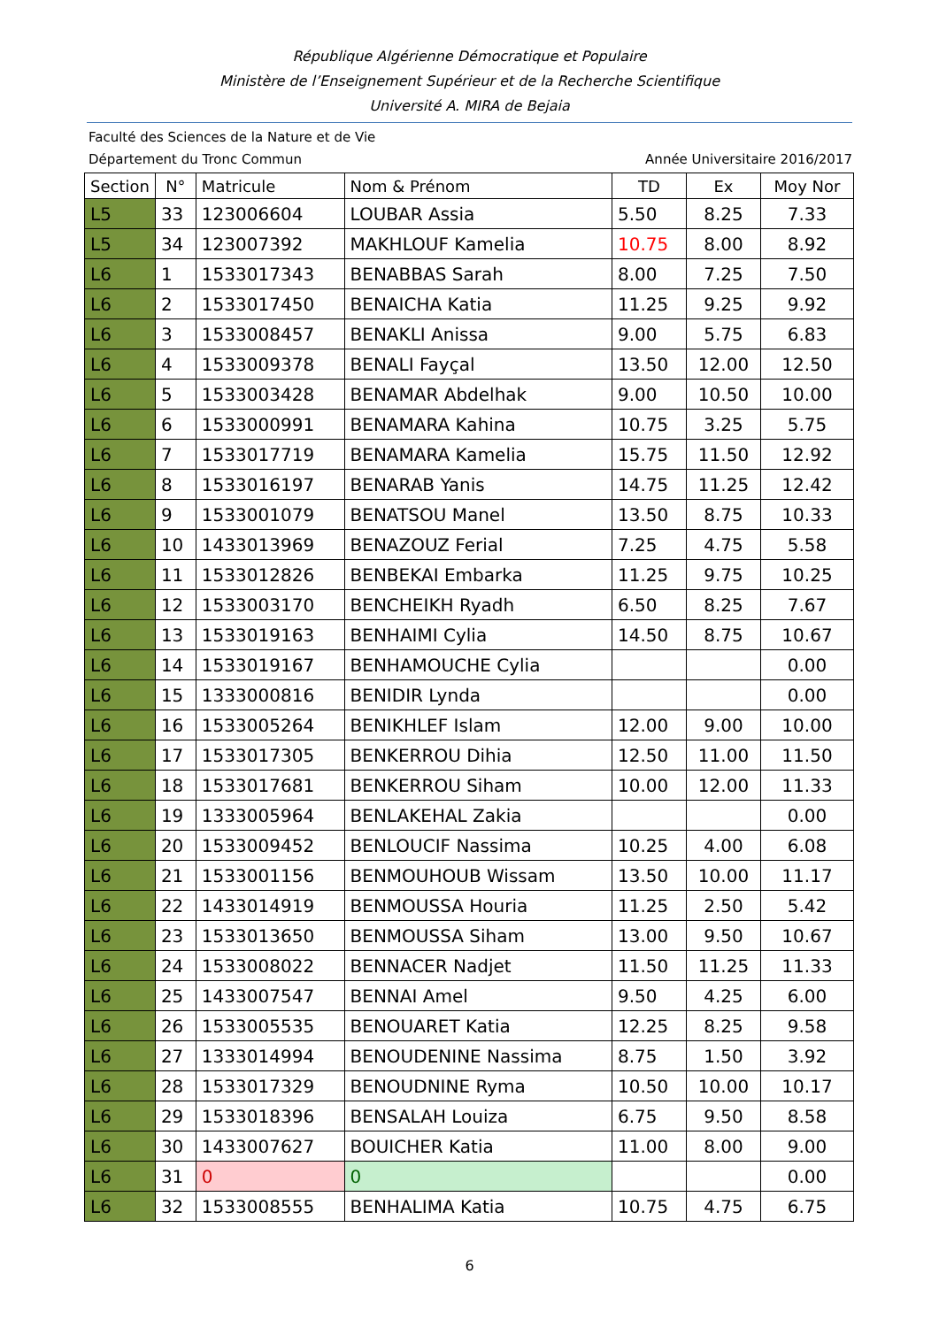République Algérienne Démocratique et Populaire
Ministère de l’Enseignement Supérieur et de la Recherche Scientifique
Université A. MIRA de Bejaia
Faculté des Sciences de la Nature et de Vie
Département du Tronc Commun Année Universitaire 2016/2017
| Section | N° | Matricule | Nom & Prénom | TD | Ex | Moy Nor |
| --- | --- | --- | --- | --- | --- | --- |
| L5 | 33 | 123006604 | LOUBAR Assia | 5.50 | 8.25 | 7.33 |
| L5 | 34 | 123007392 | MAKHLOUF Kamelia | 10.75 | 8.00 | 8.92 |
| L6 | 1 | 1533017343 | BENABBAS Sarah | 8.00 | 7.25 | 7.50 |
| L6 | 2 | 1533017450 | BENAICHA Katia | 11.25 | 9.25 | 9.92 |
| L6 | 3 | 1533008457 | BENAKLI Anissa | 9.00 | 5.75 | 6.83 |
| L6 | 4 | 1533009378 | BENALI Fayçal | 13.50 | 12.00 | 12.50 |
| L6 | 5 | 1533003428 | BENAMAR Abdelhak | 9.00 | 10.50 | 10.00 |
| L6 | 6 | 1533000991 | BENAMARA Kahina | 10.75 | 3.25 | 5.75 |
| L6 | 7 | 1533017719 | BENAMARA Kamelia | 15.75 | 11.50 | 12.92 |
| L6 | 8 | 1533016197 | BENARAB Yanis | 14.75 | 11.25 | 12.42 |
| L6 | 9 | 1533001079 | BENATSOU Manel | 13.50 | 8.75 | 10.33 |
| L6 | 10 | 1433013969 | BENAZOUZ Ferial | 7.25 | 4.75 | 5.58 |
| L6 | 11 | 1533012826 | BENBEKAI Embarka | 11.25 | 9.75 | 10.25 |
| L6 | 12 | 1533003170 | BENCHEIKH Ryadh | 6.50 | 8.25 | 7.67 |
| L6 | 13 | 1533019163 | BENHAIMI Cylia | 14.50 | 8.75 | 10.67 |
| L6 | 14 | 1533019167 | BENHAMOUCHE Cylia | | | 0.00 |
| L6 | 15 | 1333000816 | BENIDIR Lynda | | | 0.00 |
| L6 | 16 | 1533005264 | BENIKHLEF Islam | 12.00 | 9.00 | 10.00 |
| L6 | 17 | 1533017305 | BENKERROU Dihia | 12.50 | 11.00 | 11.50 |
| L6 | 18 | 1533017681 | BENKERROU Siham | 10.00 | 12.00 | 11.33 |
| L6 | 19 | 1333005964 | BENLAKEHAL Zakia | | | 0.00 |
| L6 | 20 | 1533009452 | BENLOUCIF Nassima | 10.25 | 4.00 | 6.08 |
| L6 | 21 | 1533001156 | BENMOUHOUB Wissam | 13.50 | 10.00 | 11.17 |
| L6 | 22 | 1433014919 | BENMOUSSA Houria | 11.25 | 2.50 | 5.42 |
| L6 | 23 | 1533013650 | BENMOUSSA Siham | 13.00 | 9.50 | 10.67 |
| L6 | 24 | 1533008022 | BENNACER Nadjet | 11.50 | 11.25 | 11.33 |
| L6 | 25 | 1433007547 | BENNAI Amel | 9.50 | 4.25 | 6.00 |
| L6 | 26 | 1533005535 | BENOUARET Katia | 12.25 | 8.25 | 9.58 |
| L6 | 27 | 1333014994 | BENOUDENINE Nassima | 8.75 | 1.50 | 3.92 |
| L6 | 28 | 1533017329 | BENOUDNINE Ryma | 10.50 | 10.00 | 10.17 |
| L6 | 29 | 1533018396 | BENSALAH Louiza | 6.75 | 9.50 | 8.58 |
| L6 | 30 | 1433007627 | BOUICHER Katia | 11.00 | 8.00 | 9.00 |
| L6 | 31 | 0 | 0 | | | 0.00 |
| L6 | 32 | 1533008555 | BENHALIMA Katia | 10.75 | 4.75 | 6.75 |
6